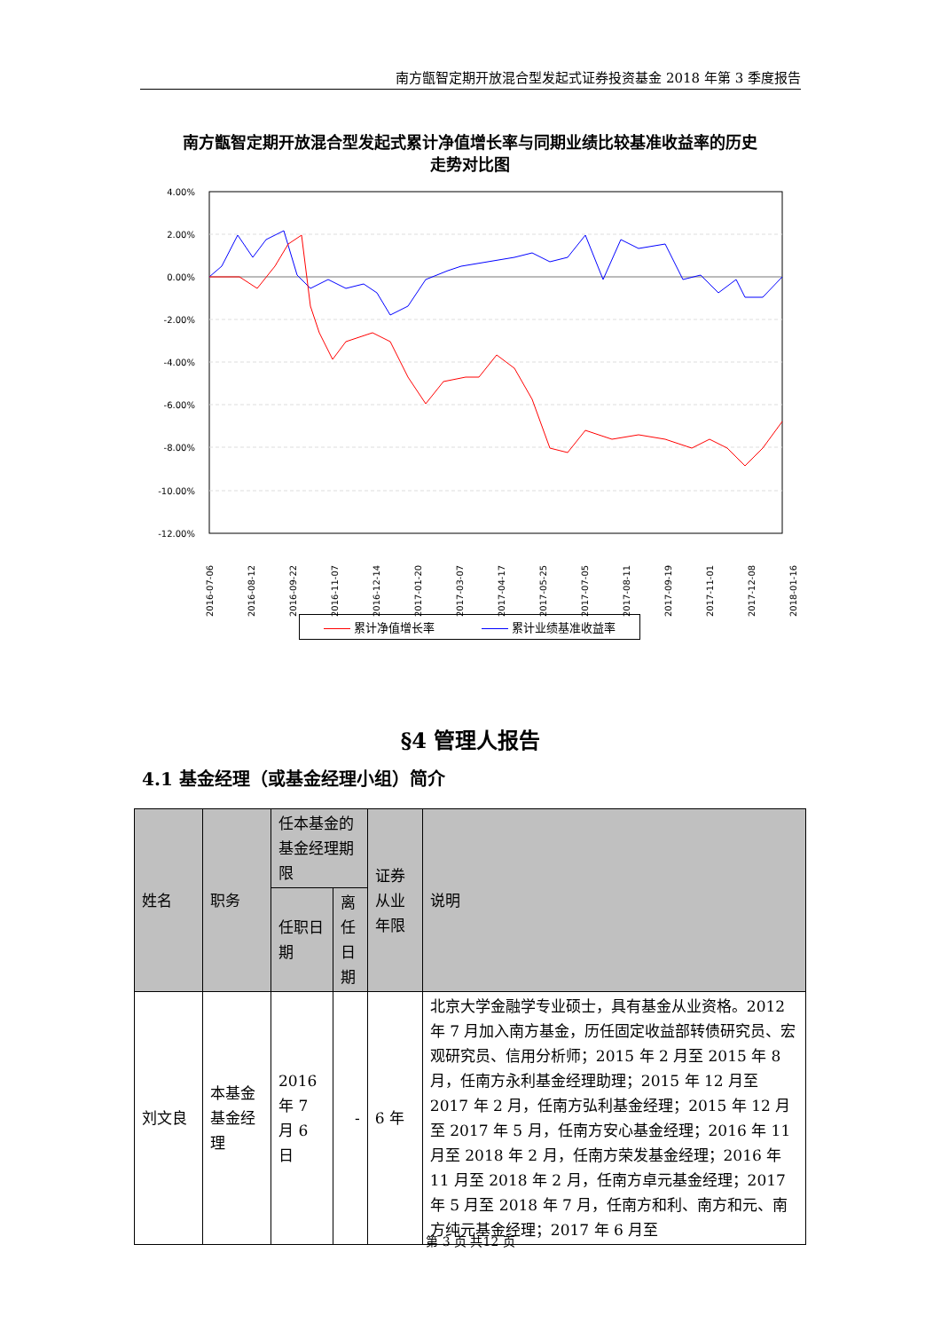南方甑智定期开放混合型发起式证券投资基金 2018 年第 3 季度报告
南方甑智定期开放混合型发起式累计净值增长率与同期业绩比较基准收益率的历史走势对比图
4.00%
2.00%
0.00%
-2.00%
-4.00%
-6.00%
-8.00%
-10.00%
-12.00%
2016-07-06
2016-08-12
2016-09-22
2016-11-07
2016-12-14
2017-01-20
2017-03-07
2017-04-17
2017-05-25
2017-07-05
2017-08-11
2017-09-19
2017-11-01
2017-12-08
2018-01-16
累计净值增长率 累计业绩基准收益率
§4 管理人报告
4.1 基金经理（或基金经理小组）简介
| 姓名 | 职务 | 任本基金的基金经理期限 | | 证券从业年限 | 说明 |
| --- | --- | --- | --- | --- | --- |
| | | 任职日期 | 离任日期 | | |
| 刘文良 | 本基金基金经理 | 2016 年 7 月 6 日 | - | 6 年 | 北京大学金融学专业硕士，具有基金从业资格。2012 年 7 月加入南方基金，历任固定收益部转债研究员、宏观研究员、信用分析师；2015 年 2 月至 2015 年 8 月，任南方永利基金经理助理；2015 年 12 月至 2017 年 2 月，任南方弘利基金经理；2015 年 12 月至 2017 年 5 月，任南方安心基金经理；2016 年 11 月至 2018 年 2 月，任南方荣发基金经理；2016 年 11 月至 2018 年 2 月，任南方卓元基金经理；2017 年 5 月至 2018 年 7 月，任南方和利、南方和元、南方纯元基金经理；2017 年 6 月至 |
第 3 页 共12 页